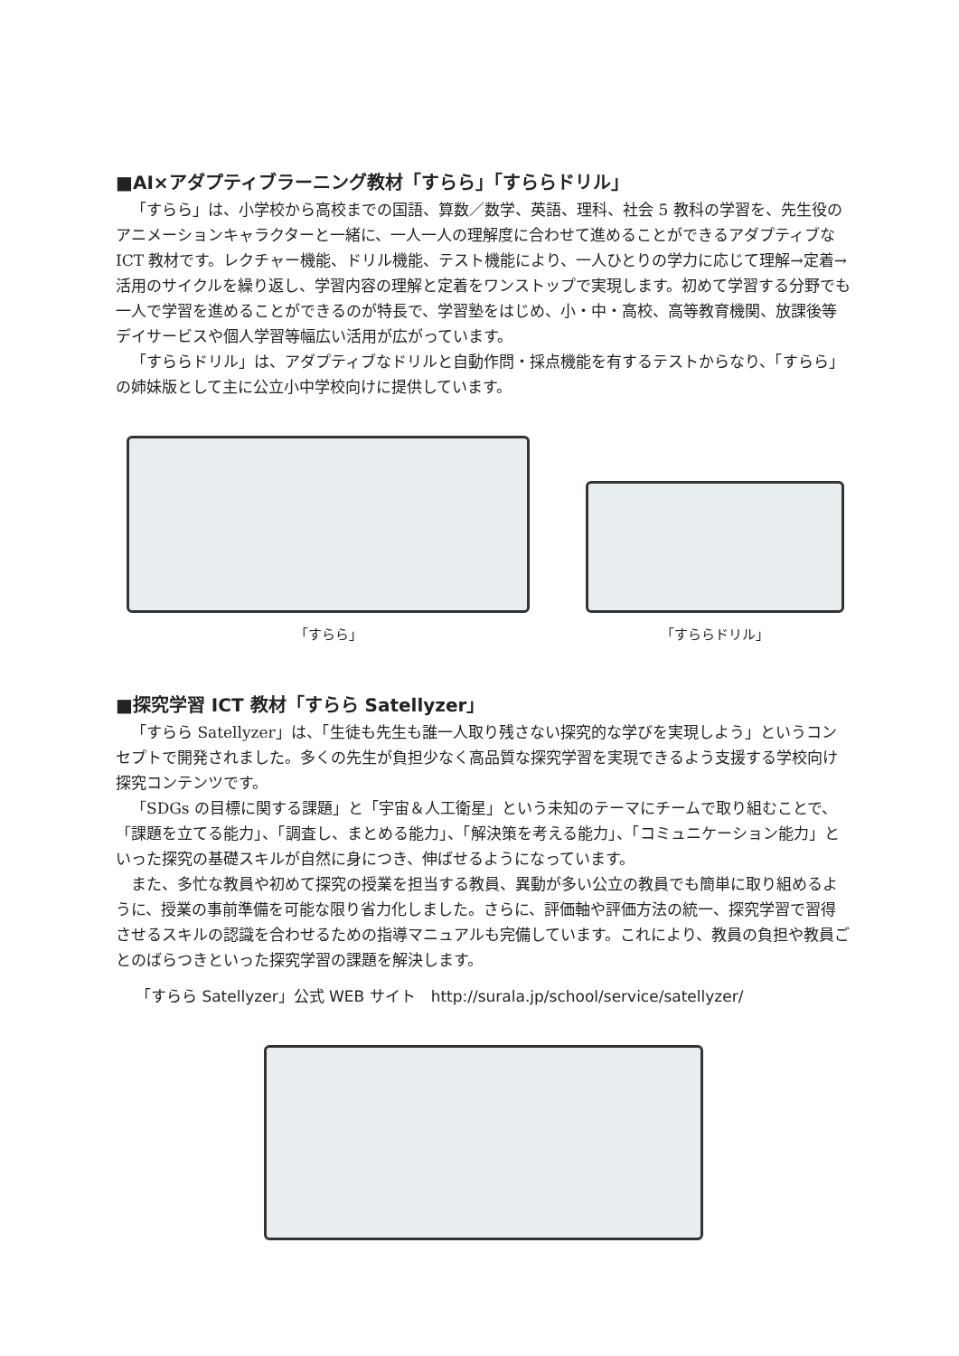■AI×アダプティブラーニング教材「すらら」「すららドリル」
「すらら」は、小学校から高校までの国語、算数／数学、英語、理科、社会 5 教科の学習を、先生役のアニメーションキャラクターと一緒に、一人一人の理解度に合わせて進めることができるアダプティブな ICT 教材です。レクチャー機能、ドリル機能、テスト機能により、一人ひとりの学力に応じて理解→定着→活用のサイクルを繰り返し、学習内容の理解と定着をワンストップで実現します。初めて学習する分野でも一人で学習を進めることができるのが特長で、学習塾をはじめ、小・中・高校、高等教育機関、放課後等デイサービスや個人学習等幅広い活用が広がっています。
「すららドリル」は、アダプティブなドリルと自動作問・採点機能を有するテストからなり、「すらら」の姉妹版として主に公立小中学校向けに提供しています。
「すらら」 「すららドリル」
■探究学習 ICT 教材「すらら Satellyzer」
「すらら Satellyzer」は、「生徒も先生も誰一人取り残さない探究的な学びを実現しよう」というコンセプトで開発されました。多くの先生が負担少なく高品質な探究学習を実現できるよう支援する学校向け探究コンテンツです。
「SDGs の目標に関する課題」と「宇宙＆人工衛星」という未知のテーマにチームで取り組むことで、「課題を立てる能力」、「調査し、まとめる能力」、「解決策を考える能力」、「コミュニケーション能力」といった探究の基礎スキルが自然に身につき、伸ばせるようになっています。
また、多忙な教員や初めて探究の授業を担当する教員、異動が多い公立の教員でも簡単に取り組めるように、授業の事前準備を可能な限り省力化しました。さらに、評価軸や評価方法の統一、探究学習で習得させるスキルの認識を合わせるための指導マニュアルも完備しています。これにより、教員の負担や教員ごとのばらつきといった探究学習の課題を解決します。
「すらら Satellyzer」公式 WEB サイト　http://surala.jp/school/service/satellyzer/